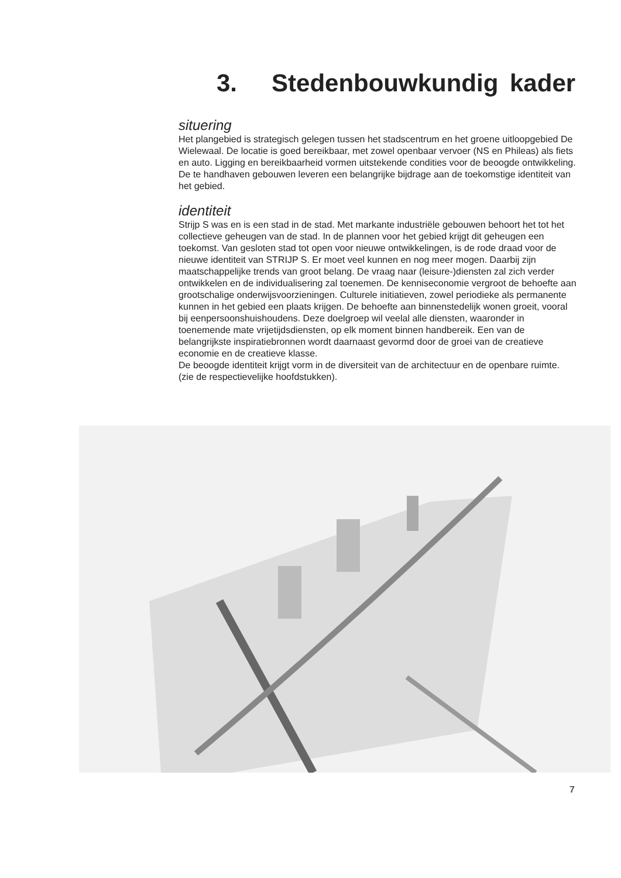3. Stedenbouwkundig kader
situering
Het plangebied is strategisch gelegen tussen het stadscentrum en het groene uit­loopgebied De Wielewaal. De locatie is goed bereikbaar, met zowel openbaar vervoer (NS en Phileas) als fiets en auto. Ligging en bereikbaarheid vormen uitstekende condities voor de beoogde ontwikkeling. De te handhaven gebouwen leveren een belangrijke bijdrage aan de toekomstige identiteit van het gebied.
identiteit
Strijp S was en is een stad in de stad. Met markante industriële gebouwen behoort het tot het collectieve geheugen van de stad. In de plannen voor het gebied krijgt dit geheugen een toekomst. Van gesloten stad tot open voor nieuwe ontwikkelingen, is de rode draad voor de nieuwe identiteit van STRIJP S. Er moet veel kunnen en nog meer mogen. Daarbij zijn maatschappelijke trends van groot belang. De vraag naar (leisure-)diensten zal zich verder ontwikkelen en de individualisering zal toenemen. De kenniseconomie vergroot de behoefte aan grootschalige onderwijsvoorzieningen. Culturele initiatieven, zowel periodieke als permanente kunnen in het gebied een plaats krijgen. De behoefte aan binnenstedelijk wonen groeit, vooral bij een­persoonshuishoudens. Deze doelgroep wil veelal alle diensten, waaronder in toenemende mate vrijetijdsdiensten, op elk moment binnen handbereik. Een van de belangrijkste inspiratiebronnen wordt daarnaast gevormd door de groei van de creatieve economie en de creatieve klasse.
De beoogde identiteit krijgt vorm in de diversiteit van de architectuur en de openbare ruimte. (zie de respectievelijke hoofdstukken).
7